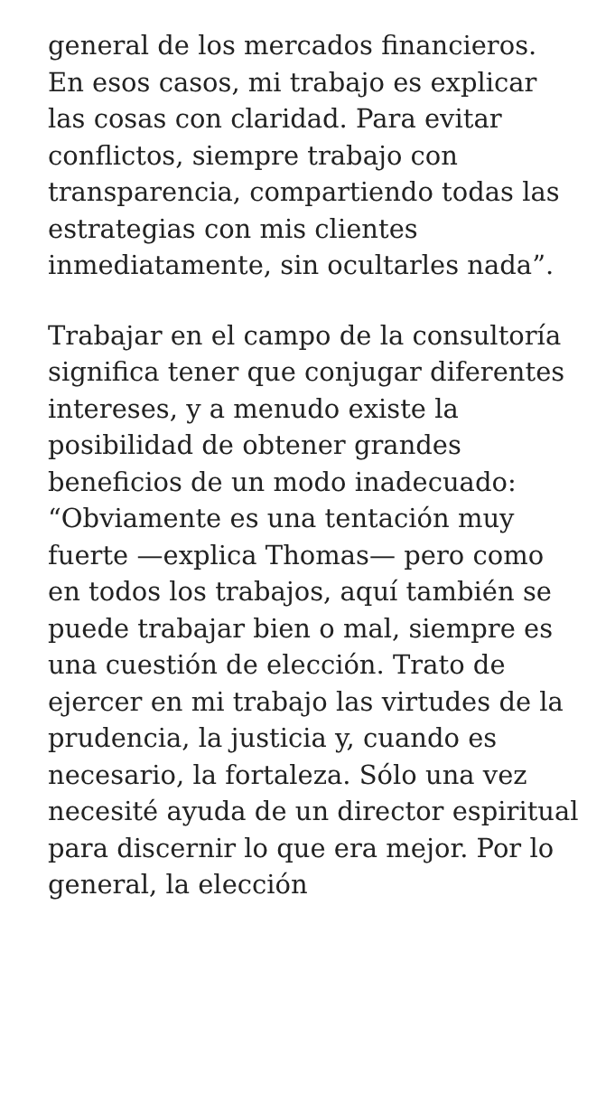general de los mercados financieros. En esos casos, mi trabajo es explicar las cosas con claridad. Para evitar conflictos, siempre trabajo con transparencia, compartiendo todas las estrategias con mis clientes inmediatamente, sin ocultarles nada”.
Trabajar en el campo de la consultoría significa tener que conjugar diferentes intereses, y a menudo existe la posibilidad de obtener grandes beneficios de un modo inadecuado: “Obviamente es una tentación muy fuerte —explica Thomas— pero como en todos los trabajos, aquí también se puede trabajar bien o mal, siempre es una cuestión de elección. Trato de ejercer en mi trabajo las virtudes de la prudencia, la justicia y, cuando es necesario, la fortaleza. Sólo una vez necesité ayuda de un director espiritual para discernir lo que era mejor. Por lo general, la elección